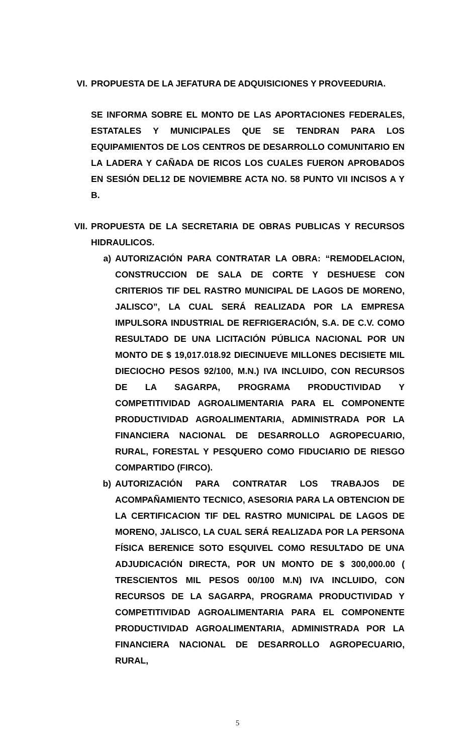VI. PROPUESTA DE LA JEFATURA DE ADQUISICIONES Y PROVEEDURIA.
SE INFORMA SOBRE EL MONTO DE LAS APORTACIONES FEDERALES, ESTATALES Y MUNICIPALES QUE SE TENDRAN PARA LOS EQUIPAMIENTOS DE LOS CENTROS DE DESARROLLO COMUNITARIO EN LA LADERA Y CAÑADA DE RICOS LOS CUALES FUERON APROBADOS EN SESIÓN DEL12 DE NOVIEMBRE ACTA NO. 58 PUNTO VII INCISOS A Y B.
VII. PROPUESTA DE LA SECRETARIA DE OBRAS PUBLICAS Y RECURSOS HIDRAULICOS.
a) AUTORIZACIÓN PARA CONTRATAR LA OBRA: “REMODELACION, CONSTRUCCION DE SALA DE CORTE Y DESHUESE CON CRITERIOS TIF DEL RASTRO MUNICIPAL DE LAGOS DE MORENO, JALISCO”, LA CUAL SERÁ REALIZADA POR LA EMPRESA IMPULSORA INDUSTRIAL DE REFRIGERACIÓN, S.A. DE C.V. COMO RESULTADO DE UNA LICITACIÓN PÚBLICA NACIONAL POR UN MONTO DE $ 19,017.018.92 DIECINUEVE MILLONES DECISIETE MIL DIECIOCHO PESOS 92/100, M.N.) IVA INCLUIDO, CON RECURSOS DE LA SAGARPA, PROGRAMA PRODUCTIVIDAD Y COMPETITIVIDAD AGROALIMENTARIA PARA EL COMPONENTE PRODUCTIVIDAD AGROALIMENTARIA, ADMINISTRADA POR LA FINANCIERA NACIONAL DE DESARROLLO AGROPECUARIO, RURAL, FORESTAL Y PESQUERO COMO FIDUCIARIO DE RIESGO COMPARTIDO (FIRCO).
b) AUTORIZACIÓN PARA CONTRATAR LOS TRABAJOS DE ACOMPAÑAMIENTO TECNICO, ASESORIA PARA LA OBTENCION DE LA CERTIFICACION TIF DEL RASTRO MUNICIPAL DE LAGOS DE MORENO, JALISCO, LA CUAL SERÁ REALIZADA POR LA PERSONA FÍSICA BERENICE SOTO ESQUIVEL COMO RESULTADO DE UNA ADJUDICACIÓN DIRECTA, POR UN MONTO DE $ 300,000.00 ( TRESCIENTOS MIL PESOS 00/100 M.N) IVA INCLUIDO, CON RECURSOS DE LA SAGARPA, PROGRAMA PRODUCTIVIDAD Y COMPETITIVIDAD AGROALIMENTARIA PARA EL COMPONENTE PRODUCTIVIDAD AGROALIMENTARIA, ADMINISTRADA POR LA FINANCIERA NACIONAL DE DESARROLLO AGROPECUARIO, RURAL,
5